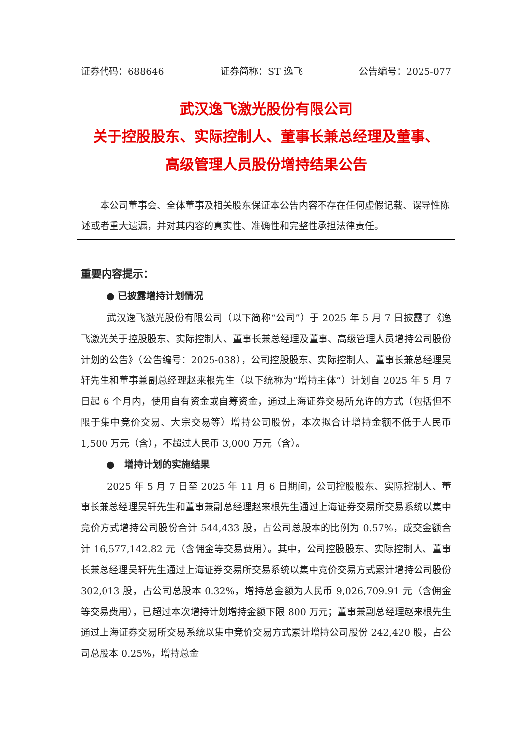证券代码：688646 证券简称：ST 逸飞 公告编号：2025-077
武汉逸飞激光股份有限公司
关于控股股东、实际控制人、董事长兼总经理及董事、
高级管理人员股份增持结果公告
本公司董事会、全体董事及相关股东保证本公告内容不存在任何虚假记载、误导性陈述或者重大遗漏，并对其内容的真实性、准确性和完整性承担法律责任。
重要内容提示：
● 已披露增持计划情况
武汉逸飞激光股份有限公司（以下简称“公司”）于 2025 年 5 月 7 日披露了《逸飞激光关于控股股东、实际控制人、董事长兼总经理及董事、高级管理人员增持公司股份计划的公告》（公告编号：2025-038），公司控股股东、实际控制人、董事长兼总经理吴轩先生和董事兼副总经理赵来根先生（以下统称为“增持主体”）计划自 2025 年 5 月 7 日起 6 个月内，使用自有资金或自筹资金，通过上海证券交易所允许的方式（包括但不限于集中竞价交易、大宗交易等）增持公司股份，本次拟合计增持金额不低于人民币 1,500 万元（含），不超过人民币 3,000 万元（含）。
● 增持计划的实施结果
2025 年 5 月 7 日至 2025 年 11 月 6 日期间，公司控股股东、实际控制人、董事长兼总经理吴轩先生和董事兼副总经理赵来根先生通过上海证券交易所交易系统以集中竞价方式增持公司股份合计 544,433 股，占公司总股本的比例为 0.57%，成交金额合计 16,577,142.82 元（含佣金等交易费用）。其中，公司控股股东、实际控制人、董事长兼总经理吴轩先生通过上海证券交易所交易系统以集中竞价交易方式累计增持公司股份 302,013 股，占公司总股本 0.32%，增持总金额为人民币 9,026,709.91 元（含佣金等交易费用），已超过本次增持计划增持金额下限 800 万元；董事兼副总经理赵来根先生通过上海证券交易所交易系统以集中竞价交易方式累计增持公司股份 242,420 股，占公司总股本 0.25%，增持总金